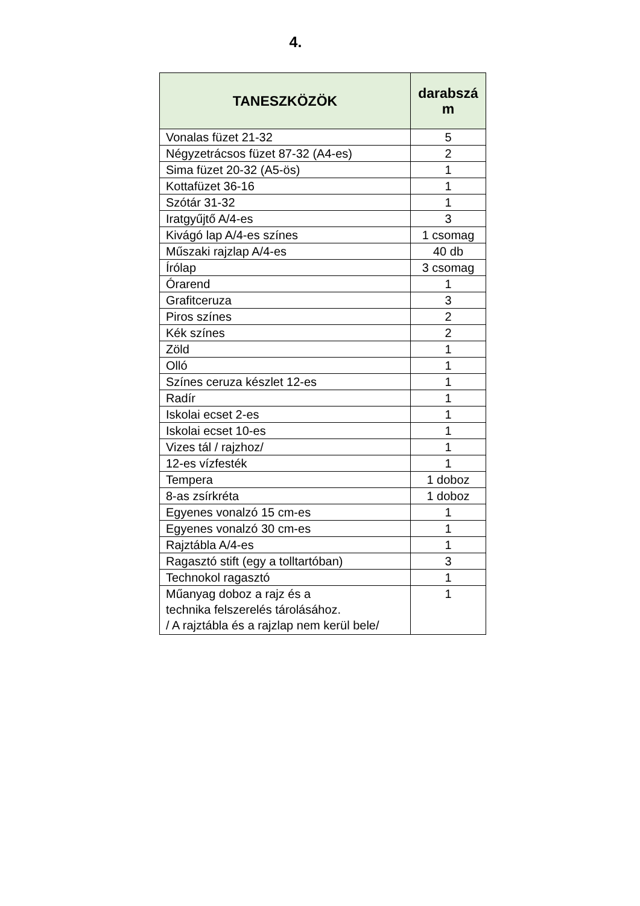4.
| TANESZKÖZÖK | darabszá m |
| --- | --- |
| Vonalas füzet 21-32 | 5 |
| Négyzetrácsos füzet 87-32 (A4-es) | 2 |
| Sima füzet 20-32 (A5-ös) | 1 |
| Kottafüzet 36-16 | 1 |
| Szótár 31-32 | 1 |
| Iratgyűjtő A/4-es | 3 |
| Kivágó lap A/4-es színes | 1 csomag |
| Műszaki rajzlap A/4-es | 40 db |
| Írólap | 3 csomag |
| Órarend | 1 |
| Grafitceruza | 3 |
| Piros színes | 2 |
| Kék színes | 2 |
| Zöld | 1 |
| Olló | 1 |
| Színes ceruza készlet 12-es | 1 |
| Radír | 1 |
| Iskolai ecset 2-es | 1 |
| Iskolai ecset 10-es | 1 |
| Vizes tál / rajzhoz/ | 1 |
| 12-es vízfesték | 1 |
| Tempera | 1 doboz |
| 8-as zsírkréta | 1 doboz |
| Egyenes vonalzó 15 cm-es | 1 |
| Egyenes vonalzó 30 cm-es | 1 |
| Rajztábla A/4-es | 1 |
| Ragasztó stift (egy a tolltartóban) | 3 |
| Technokol ragasztó | 1 |
| Műanyag doboz a rajz és a technika felszerelés tárolásához. / A rajztábla és a rajzlap nem kerül bele/ | 1 |